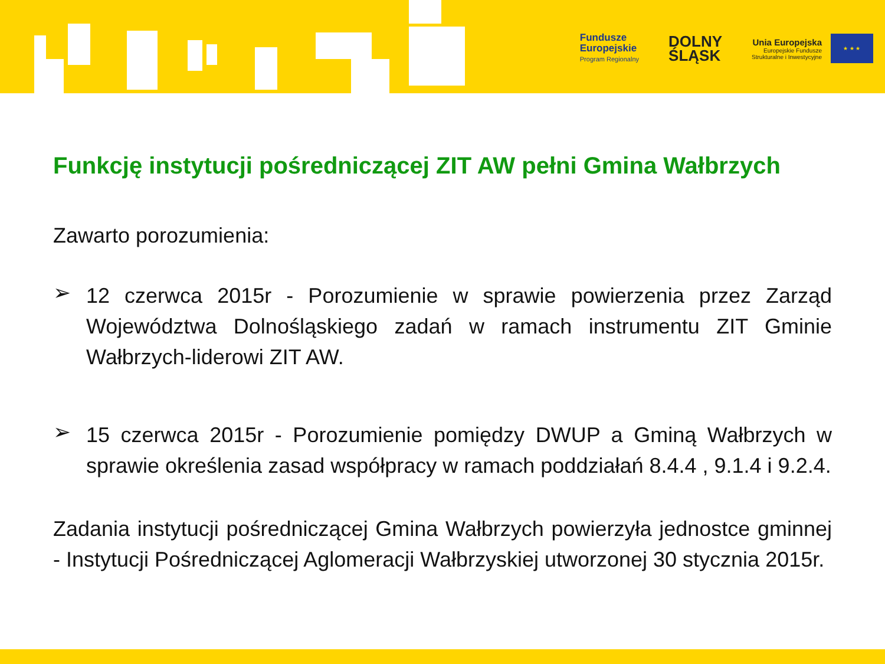Fundusze
Europejskie
Program Regionalny
DOLNY
ŚLĄSK
Unia Europejska
Europejskie Fundusze
Strukturalne i Inwestycyjne
★ ★ ★
Funkcję instytucji pośredniczącej ZIT AW pełni Gmina Wałbrzych
Zawarto porozumienia:
➢
12 czerwca 2015r - Porozumienie w sprawie powierzenia przez Zarząd Województwa Dolnośląskiego zadań w ramach instrumentu ZIT Gminie Wałbrzych-liderowi ZIT AW.
➢
15 czerwca 2015r - Porozumienie pomiędzy DWUP a Gminą Wałbrzych w sprawie określenia zasad współpracy w ramach poddziałań 8.4.4 , 9.1.4 i 9.2.4.
Zadania instytucji pośredniczącej Gmina Wałbrzych powierzyła jednostce gminnej - Instytucji Pośredniczącej Aglomeracji Wałbrzyskiej utworzonej 30 stycznia 2015r.